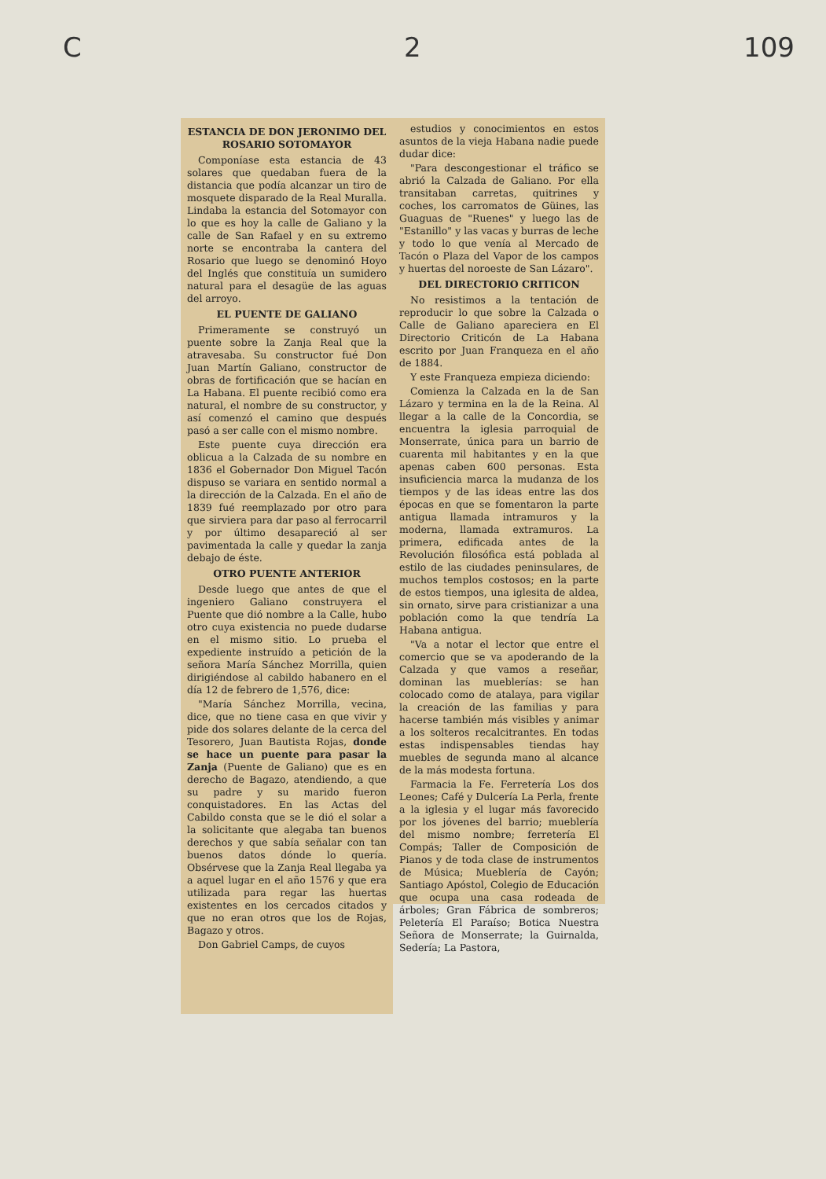C 2 109
ESTANCIA DE DON JERONIMO DEL ROSARIO SOTOMAYOR
Componíase esta estancia de 43 solares que quedaban fuera de la distancia que podía alcanzar un tiro de mosquete disparado de la Real Muralla. Lindaba la estancia del Sotomayor con lo que es hoy la calle de Galiano y la calle de San Rafael y en su extremo norte se encontraba la cantera del Rosario que luego se denominó Hoyo del Inglés que constituía un sumidero natural para el desagüe de las aguas del arroyo.
EL PUENTE DE GALIANO
Primeramente se construyó un puente sobre la Zanja Real que la atravesaba. Su constructor fué Don Juan Martín Galiano, constructor de obras de fortificación que se hacían en La Habana. El puente recibió como era natural, el nombre de su constructor, y así comenzó el camino que después pasó a ser calle con el mismo nombre.
Este puente cuya dirección era oblicua a la Calzada de su nombre en 1836 el Gobernador Don Miguel Tacón dispuso se variara en sentido normal a la dirección de la Calzada. En el año de 1839 fué reemplazado por otro para que sirviera para dar paso al ferrocarril y por último desapareció al ser pavimentada la calle y quedar la zanja debajo de éste.
OTRO PUENTE ANTERIOR
Desde luego que antes de que el ingeniero Galiano construyera el Puente que dió nombre a la Calle, hubo otro cuya existencia no puede dudarse en el mismo sitio. Lo prueba el expediente instruído a petición de la señora María Sánchez Morrilla, quien dirigiéndose al cabildo habanero en el día 12 de febrero de 1,576, dice:
"María Sánchez Morrilla, vecina, dice, que no tiene casa en que vivir y pide dos solares delante de la cerca del Tesorero, Juan Bautista Rojas, donde se hace un puente para pasar la Zanja (Puente de Galiano) que es en derecho de Bagazo, atendiendo, a que su padre y su marido fueron conquistadores. En las Actas del Cabildo consta que se le dió el solar a la solicitante que alegaba tan buenos derechos y que sabía señalar con tan buenos datos dónde lo quería. Obsérvese que la Zanja Real llegaba ya a aquel lugar en el año 1576 y que era utilizada para regar las huertas existentes en los cercados citados y que no eran otros que los de Rojas, Bagazo y otros.
Don Gabriel Camps, de cuyos
estudios y conocimientos en estos asuntos de la vieja Habana nadie puede dudar dice:
"Para descongestionar el tráfico se abrió la Calzada de Galiano. Por ella transitaban carretas, quitrines y coches, los carromatos de Güines, las Guaguas de "Ruenes" y luego las de "Estanillo" y las vacas y burras de leche y todo lo que venía al Mercado de Tacón o Plaza del Vapor de los campos y huertas del noroeste de San Lázaro".
DEL DIRECTORIO CRITICON
No resistimos a la tentación de reproducir lo que sobre la Calzada o Calle de Galiano apareciera en El Directorio Criticón de La Habana escrito por Juan Franqueza en el año de 1884.
Y este Franqueza empieza diciendo:
Comienza la Calzada en la de San Lázaro y termina en la de la Reina. Al llegar a la calle de la Concordia, se encuentra la iglesia parroquial de Monserrate, única para un barrio de cuarenta mil habitantes y en la que apenas caben 600 personas. Esta insuficiencia marca la mudanza de los tiempos y de las ideas entre las dos épocas en que se fomentaron la parte antigua llamada intramuros y la moderna, llamada extramuros. La primera, edificada antes de la Revolución filosófica está poblada al estilo de las ciudades peninsulares, de muchos templos costosos; en la parte de estos tiempos, una iglesita de aldea, sin ornato, sirve para cristianizar a una población como la que tendría La Habana antigua.
"Va a notar el lector que entre el comercio que se va apoderando de la Calzada y que vamos a reseñar, dominan las mueblerías: se han colocado como de atalaya, para vigilar la creación de las familias y para hacerse también más visibles y animar a los solteros recalcitrantes. En todas estas indispensables tiendas hay muebles de segunda mano al alcance de la más modesta fortuna.
Farmacia la Fe. Ferretería Los dos Leones; Café y Dulcería La Perla, frente a la iglesia y el lugar más favorecido por los jóvenes del barrio; mueblería del mismo nombre; ferretería El Compás; Taller de Composición de Pianos y de toda clase de instrumentos de Música; Mueblería de Cayón; Santiago Apóstol, Colegio de Educación que ocupa una casa rodeada de árboles; Gran Fábrica de sombreros; Peletería El Paraíso; Botica Nuestra Señora de Monserrate; la Guirnalda, Sedería; La Pastora,